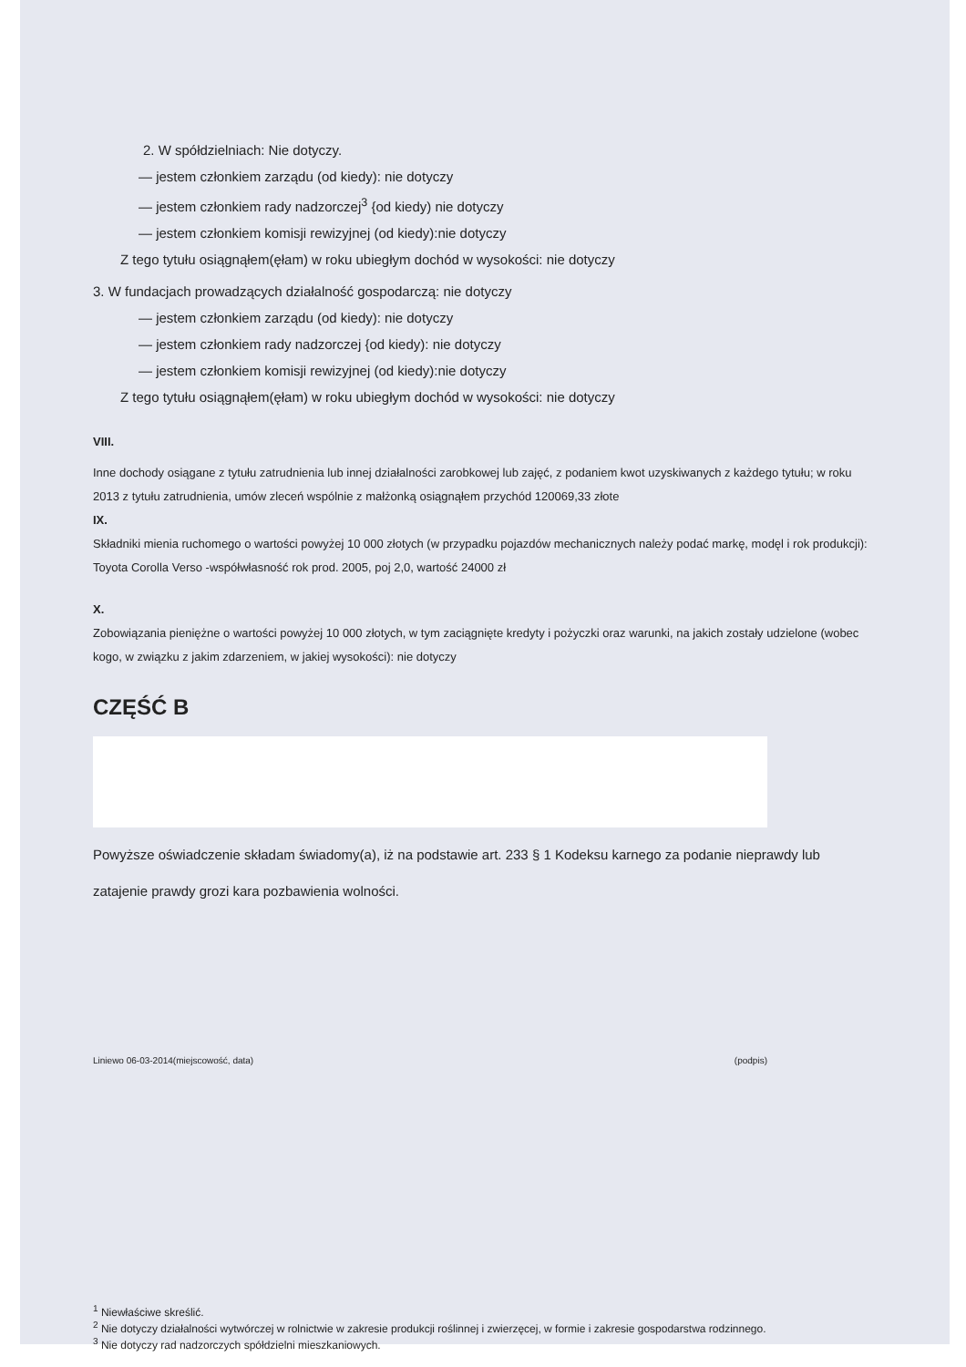2. W spółdzielniach: Nie dotyczy.
— jestem członkiem zarządu (od kiedy): nie dotyczy
— jestem członkiem rady nadzorczej<sup>3</sup> {od kiedy) nie dotyczy
— jestem członkiem komisji rewizyjnej (od kiedy):nie dotyczy
Z tego tytułu osiągnąłem(ęłam) w roku ubiegłym dochód w wysokości: nie dotyczy
3. W fundacjach prowadzących działalność gospodarczą: nie dotyczy
— jestem członkiem zarządu (od kiedy): nie dotyczy
— jestem członkiem rady nadzorczej {od kiedy): nie dotyczy
— jestem członkiem komisji rewizyjnej (od kiedy):nie dotyczy
Z tego tytułu osiągnąłem(ęłam) w roku ubiegłym dochód w wysokości: nie dotyczy
VIII.
Inne dochody osiągane z tytułu zatrudnienia lub innej działalności zarobkowej lub zajęć, z podaniem kwot uzyskiwanych z każdego tytułu; w roku 2013 z tytułu zatrudnienia, umów zleceń wspólnie z małżonką osiągnąłem przychód 120069,33 złote
IX.
Składniki mienia ruchomego o wartości powyżej 10 000 złotych (w przypadku pojazdów mechanicznych należy podać markę, modęl i rok produkcji): Toyota Corolla Verso -współwłasność rok prod. 2005, poj 2,0, wartość 24000 zł
X.
Zobowiązania pieniężne o wartości powyżej 10 000 złotych, w tym zaciągnięte kredyty i pożyczki oraz warunki, na jakich zostały udzielone (wobec kogo, w związku z jakim zdarzeniem, w jakiej wysokości): nie dotyczy
CZĘŚĆ B
Powyższe oświadczenie składam świadomy(a), iż na podstawie art. 233 § 1 Kodeksu karnego za podanie nieprawdy lub zatajenie prawdy grozi kara pozbawienia wolności.
Liniewo 06-03-2014(miejscowość, data) (podpis)
<sup>1</sup> Niewłaściwe skreślić.
<sup>2</sup> Nie dotyczy działalności wytwórczej w rolnictwie w zakresie produkcji roślinnej i zwierzęcej, w formie i zakresie gospodarstwa rodzinnego.
<sup>3</sup> Nie dotyczy rad nadzorczych spółdzielni mieszkaniowych.